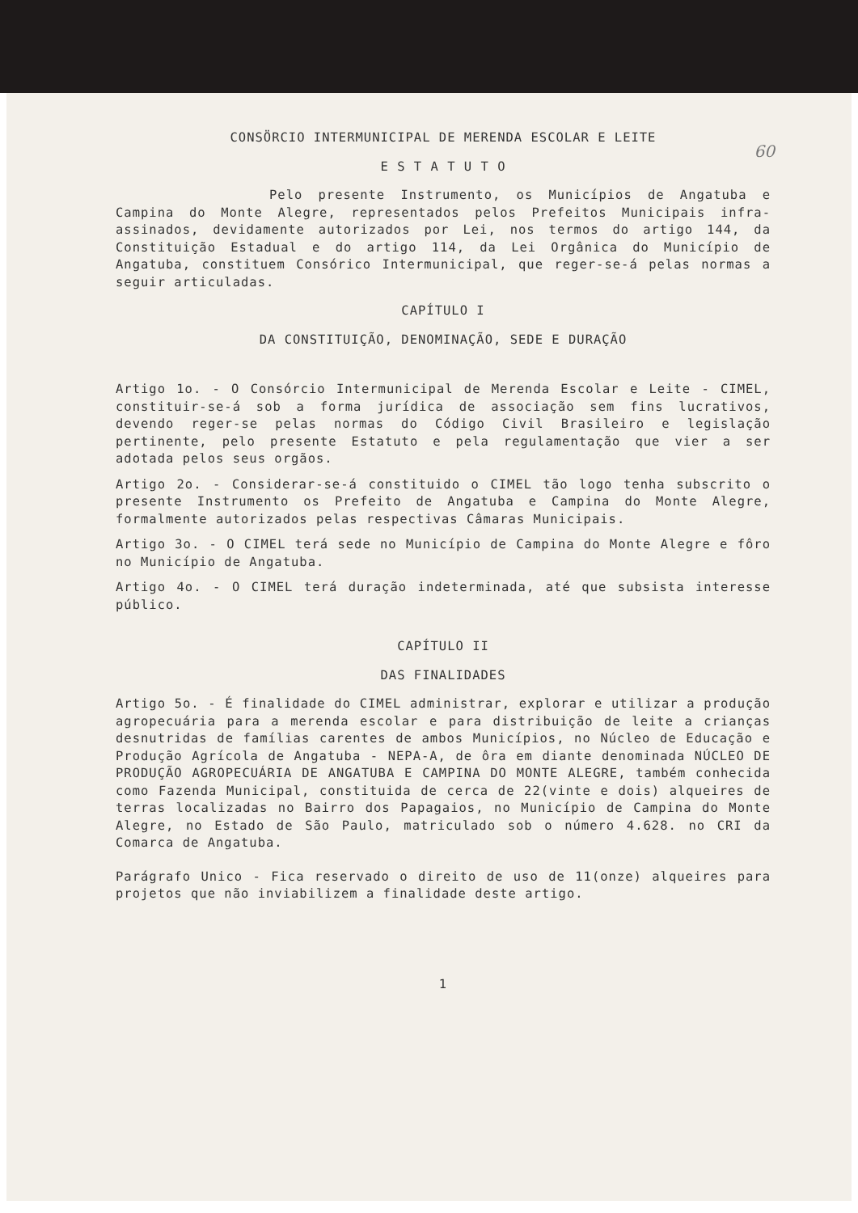60
CONSÖRCIO INTERMUNICIPAL DE MERENDA ESCOLAR E LEITE
E S T A T U T O
Pelo presente Instrumento, os Municípios de Angatuba e Campina do Monte Alegre, representados pelos Prefeitos Municipais infra-assinados, devidamente autorizados por Lei, nos termos do artigo 144, da Constituição Estadual e do artigo 114, da Lei Orgânica do Município de Angatuba, constituem Consórico Intermunicipal, que reger-se-á pelas normas a seguir articuladas.
CAPÍTULO I
DA CONSTITUIÇÃO, DENOMINAÇÃO, SEDE E DURAÇÃO
Artigo 1o. - O Consórcio Intermunicipal de Merenda Escolar e Leite - CIMEL, constituir-se-á sob a forma jurídica de associação sem fins lucrativos, devendo reger-se pelas normas do Código Civil Brasileiro e legislação pertinente, pelo presente Estatuto e pela regulamentação que vier a ser adotada pelos seus orgãos.
Artigo 2o. - Considerar-se-á constituido o CIMEL tão logo tenha subscrito o presente Instrumento os Prefeito de Angatuba e Campina do Monte Alegre, formalmente autorizados pelas respectivas Câmaras Municipais.
Artigo 3o. - O CIMEL terá sede no Município de Campina do Monte Alegre e fôro no Município de Angatuba.
Artigo 4o. - O CIMEL terá duração indeterminada, até que subsista interesse público.
CAPÍTULO II
DAS FINALIDADES
Artigo 5o. - É finalidade do CIMEL administrar, explorar e utilizar a produção agropecuária para a merenda escolar e para distribuição de leite a crianças desnutridas de famílias carentes de ambos Municípios, no Núcleo de Educação e Produção Agrícola de Angatuba - NEPA-A, de ôra em diante denominada NÚCLEO DE PRODUÇÃO AGROPECUÁRIA DE ANGATUBA E CAMPINA DO MONTE ALEGRE, também conhecida como Fazenda Municipal, constituida de cerca de 22(vinte e dois) alqueires de terras localizadas no Bairro dos Papagaios, no Município de Campina do Monte Alegre, no Estado de São Paulo, matriculado sob o número 4.628. no CRI da Comarca de Angatuba.
Parágrafo Unico - Fica reservado o direito de uso de 11(onze) alqueires para projetos que não inviabilizem a finalidade deste artigo.
1